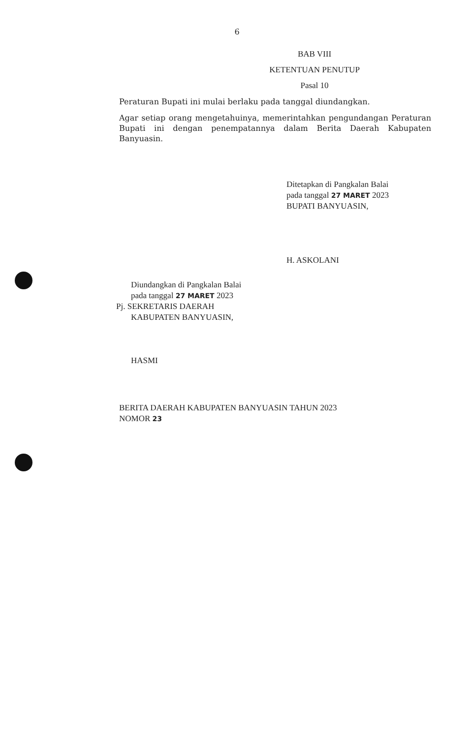6
BAB VIII
KETENTUAN PENUTUP
Pasal 10
Peraturan Bupati ini mulai berlaku pada tanggal diundangkan.
Agar setiap orang mengetahuinya, memerintahkan pengundangan Peraturan Bupati ini dengan penempatannya dalam Berita Daerah Kabupaten Banyuasin.
Ditetapkan di Pangkalan Balai
pada tanggal 27 MARET 2023
BUPATI BANYUASIN,
H. ASKOLANI
Diundangkan di Pangkalan Balai
pada tanggal 27 MARET 2023
Pj. SEKRETARIS DAERAH
KABUPATEN BANYUASIN,
HASMI
BERITA DAERAH KABUPATEN BANYUASIN TAHUN 2023
NOMOR 23